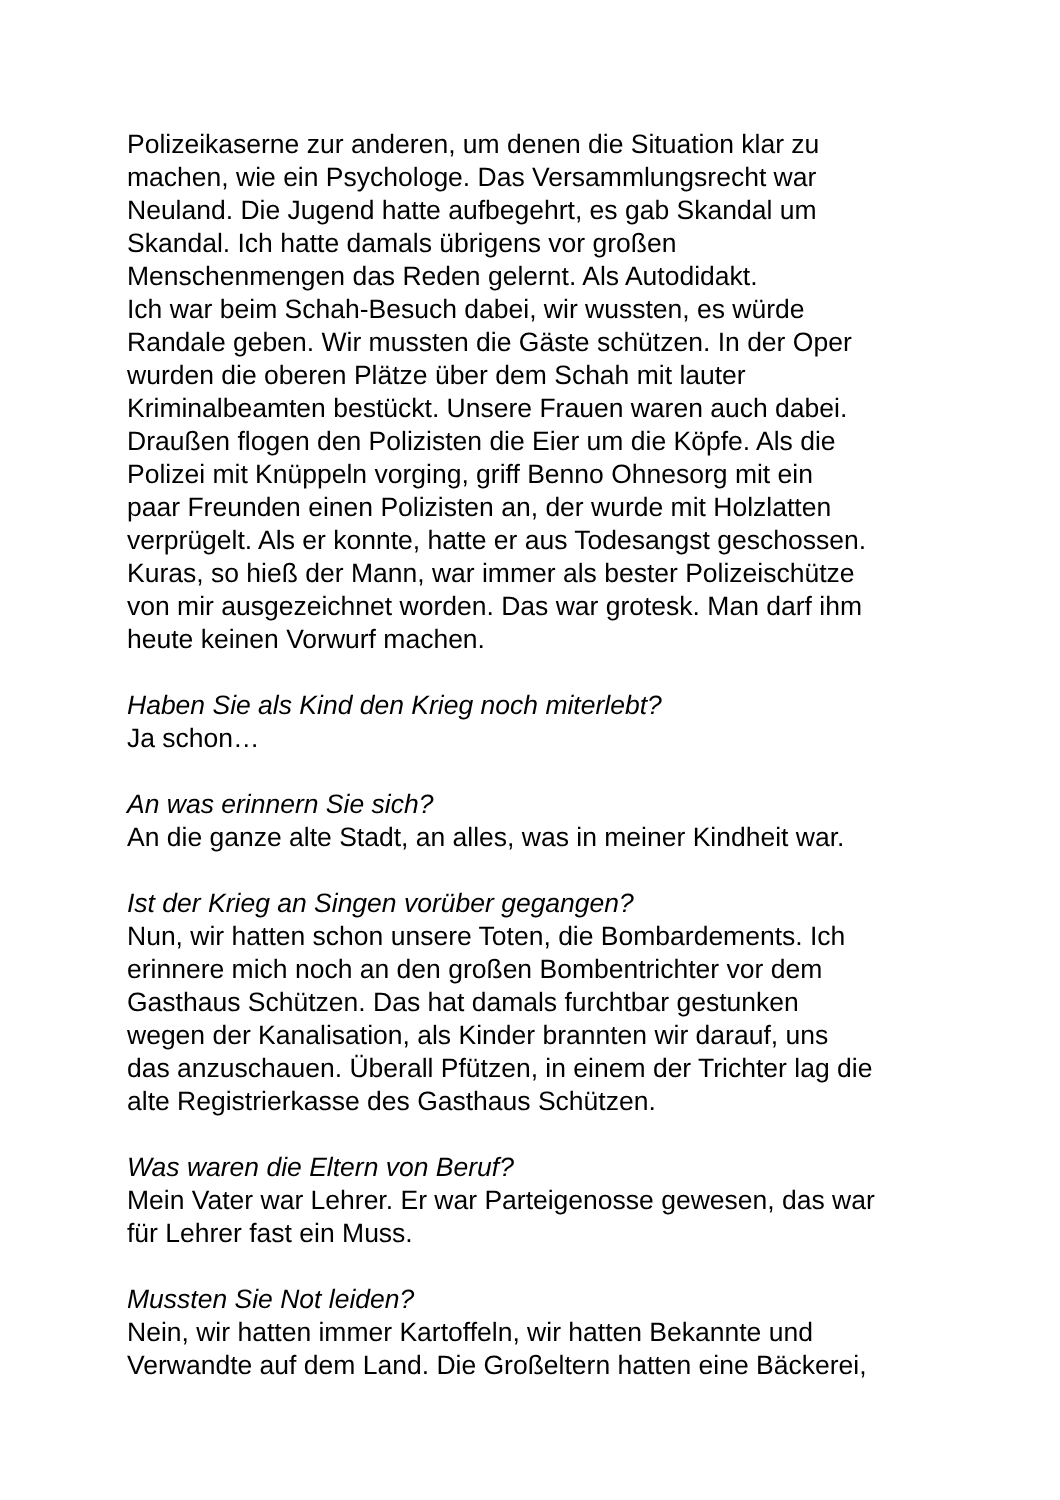Polizeikaserne zur anderen, um denen die Situation klar zu
machen, wie ein Psychologe. Das Versammlungsrecht war
Neuland. Die Jugend hatte aufbegehrt, es gab Skandal um
Skandal. Ich hatte damals übrigens vor großen
Menschenmengen das Reden gelernt. Als Autodidakt.
Ich war beim Schah-Besuch dabei, wir wussten, es würde
Randale geben. Wir mussten die Gäste schützen. In der Oper
wurden die oberen Plätze über dem Schah mit lauter
Kriminalbeamten bestückt. Unsere Frauen waren auch dabei.
Draußen flogen den Polizisten die Eier um die Köpfe. Als die
Polizei mit Knüppeln vorging, griff Benno Ohnesorg mit ein
paar Freunden einen Polizisten an, der wurde mit Holzlatten
verprügelt. Als er konnte, hatte er aus Todesangst geschossen.
Kuras, so hieß der Mann, war immer als bester Polizeischütze
von mir ausgezeichnet worden. Das war grotesk. Man darf ihm
heute keinen Vorwurf machen.
Haben Sie als Kind den Krieg noch miterlebt?
Ja schon…
An was erinnern Sie sich?
An die ganze alte Stadt, an alles, was in meiner Kindheit war.
Ist der Krieg an Singen vorüber gegangen?
Nun, wir hatten schon unsere Toten, die Bombardements. Ich
erinnere mich noch an den großen Bombentrichter vor dem
Gasthaus Schützen. Das hat damals furchtbar gestunken
wegen der Kanalisation, als Kinder brannten wir darauf, uns
das anzuschauen. Überall Pfützen, in einem der Trichter lag die
alte Registrierkasse des Gasthaus Schützen.
Was waren die Eltern von Beruf?
Mein Vater war Lehrer. Er war Parteigenosse gewesen, das war
für Lehrer fast ein Muss.
Mussten Sie Not leiden?
Nein, wir hatten immer Kartoffeln, wir hatten Bekannte und
Verwandte auf dem Land. Die Großeltern hatten eine Bäckerei,